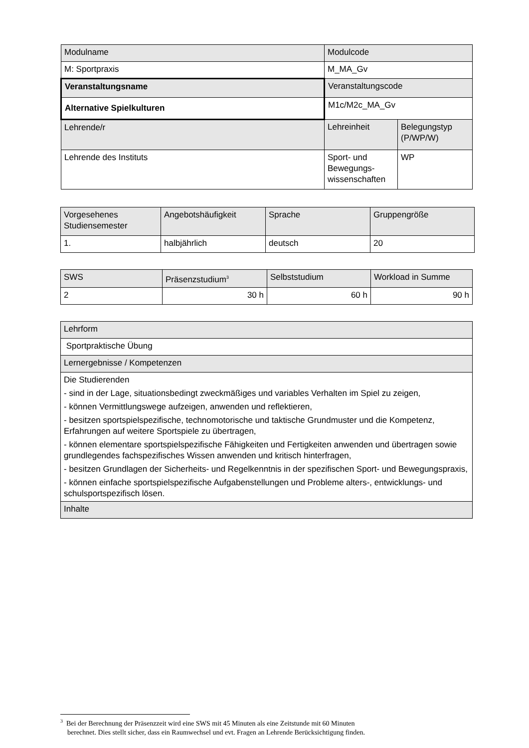| Modulname | Modulcode | |
| M: Sportpraxis | M_MA_Gv | |
| Veranstaltungsname | Veranstaltungscode | |
| Alternative Spielkulturen | M1c/M2c_MA_Gv | |
| Lehrende/r | Lehreinheit | Belegungstyp (P/WP/W) |
| Lehrende des Instituts | Sport- und Bewegungs-wissenschaften | WP |
| Vorgesehenes Studiensemester | Angebotshäufigkeit | Sprache | Gruppengröße |
| 1. | halbjährlich | deutsch | 20 |
| SWS | Präsenzstudium<sup>3</sup> | Selbststudium | Workload in Summe |
| 2 | 30 h | 60 h | 90 h |
| Lehrform |
| Sportpraktische Übung |
| Lernergebnisse / Kompetenzen |
| Die Studierenden - sind in der Lage, situationsbedingt zweckmäßiges und variables Verhalten im Spiel zu zeigen, - können Vermittlungswege aufzeigen, anwenden und reflektieren, - besitzen sportspielspezifische, technomotorische und taktische Grundmuster und die Kompetenz, Erfahrungen auf weitere Sportspiele zu übertragen, - können elementare sportspielspezifische Fähigkeiten und Fertigkeiten anwenden und übertragen sowie grundlegendes fachspezifisches Wissen anwenden und kritisch hinterfragen, - besitzen Grundlagen der Sicherheits- und Regelkenntnis in der spezifischen Sport- und Bewegungspraxis, - können einfache sportspielspezifische Aufgabenstellungen und Probleme alters-, entwicklungs- und schulsportspezifisch lösen. |
| Inhalte |
<sup>3</sup> Bei der Berechnung der Präsenzzeit wird eine SWS mit 45 Minuten als eine Zeitstunde mit 60 Minuten
berechnet. Dies stellt sicher, dass ein Raumwechsel und evt. Fragen an Lehrende Berücksichtigung finden.